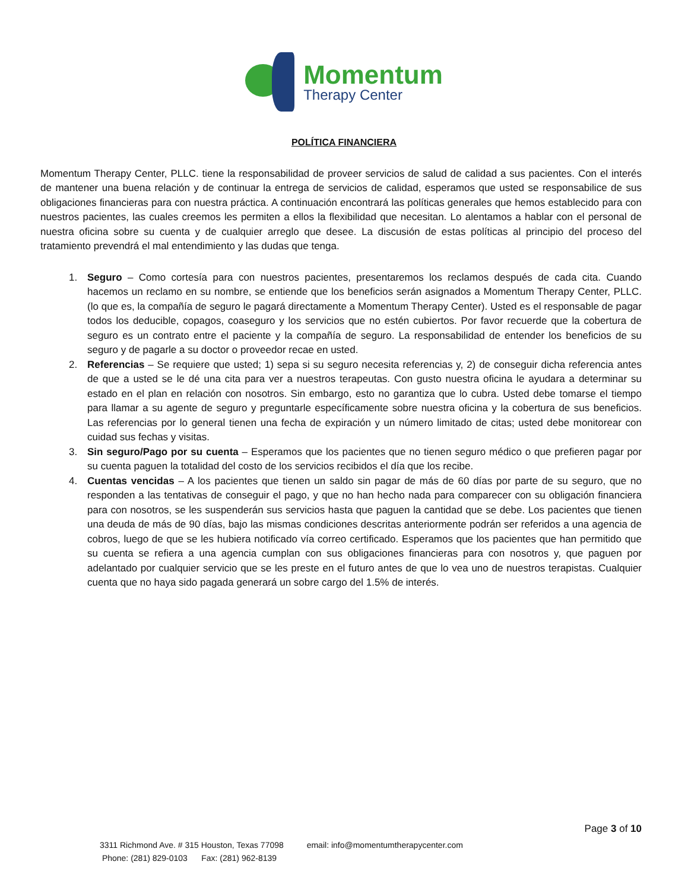Momentum
Therapy Center
POLÍTICA FINANCIERA
Momentum Therapy Center, PLLC. tiene la responsabilidad de proveer servicios de salud de calidad a sus pacientes. Con el interés de mantener una buena relación y de continuar la entrega de servicios de calidad, esperamos que usted se responsabilice de sus obligaciones financieras para con nuestra práctica. A continuación encontrará las políticas generales que hemos establecido para con nuestros pacientes, las cuales creemos les permiten a ellos la flexibilidad que necesitan. Lo alentamos a hablar con el personal de nuestra oficina sobre su cuenta y de cualquier arreglo que desee. La discusión de estas políticas al principio del proceso del tratamiento prevendrá el mal entendimiento y las dudas que tenga.
1. Seguro – Como cortesía para con nuestros pacientes, presentaremos los reclamos después de cada cita. Cuando hacemos un reclamo en su nombre, se entiende que los beneficios serán asignados a Momentum Therapy Center, PLLC. (lo que es, la compañía de seguro le pagará directamente a Momentum Therapy Center). Usted es el responsable de pagar todos los deducible, copagos, coaseguro y los servicios que no estén cubiertos. Por favor recuerde que la cobertura de seguro es un contrato entre el paciente y la compañía de seguro. La responsabilidad de entender los beneficios de su seguro y de pagarle a su doctor o proveedor recae en usted.
2. Referencias – Se requiere que usted; 1) sepa si su seguro necesita referencias y, 2) de conseguir dicha referencia antes de que a usted se le dé una cita para ver a nuestros terapeutas. Con gusto nuestra oficina le ayudara a determinar su estado en el plan en relación con nosotros. Sin embargo, esto no garantiza que lo cubra. Usted debe tomarse el tiempo para llamar a su agente de seguro y preguntarle específicamente sobre nuestra oficina y la cobertura de sus beneficios. Las referencias por lo general tienen una fecha de expiración y un número limitado de citas; usted debe monitorear con cuidad sus fechas y visitas.
3. Sin seguro/Pago por su cuenta – Esperamos que los pacientes que no tienen seguro médico o que prefieren pagar por su cuenta paguen la totalidad del costo de los servicios recibidos el día que los recibe.
4. Cuentas vencidas – A los pacientes que tienen un saldo sin pagar de más de 60 días por parte de su seguro, que no responden a las tentativas de conseguir el pago, y que no han hecho nada para comparecer con su obligación financiera para con nosotros, se les suspenderán sus servicios hasta que paguen la cantidad que se debe. Los pacientes que tienen una deuda de más de 90 días, bajo las mismas condiciones descritas anteriormente podrán ser referidos a una agencia de cobros, luego de que se les hubiera notificado vía correo certificado. Esperamos que los pacientes que han permitido que su cuenta se refiera a una agencia cumplan con sus obligaciones financieras para con nosotros y, que paguen por adelantado por cualquier servicio que se les preste en el futuro antes de que lo vea uno de nuestros terapistas. Cualquier cuenta que no haya sido pagada generará un sobre cargo del 1.5% de interés.
Page 3 of 10
3311 Richmond Ave. # 315 Houston, Texas 77098 email: info@momentumtherapycenter.com
Phone: (281) 829-0103 Fax: (281) 962-8139